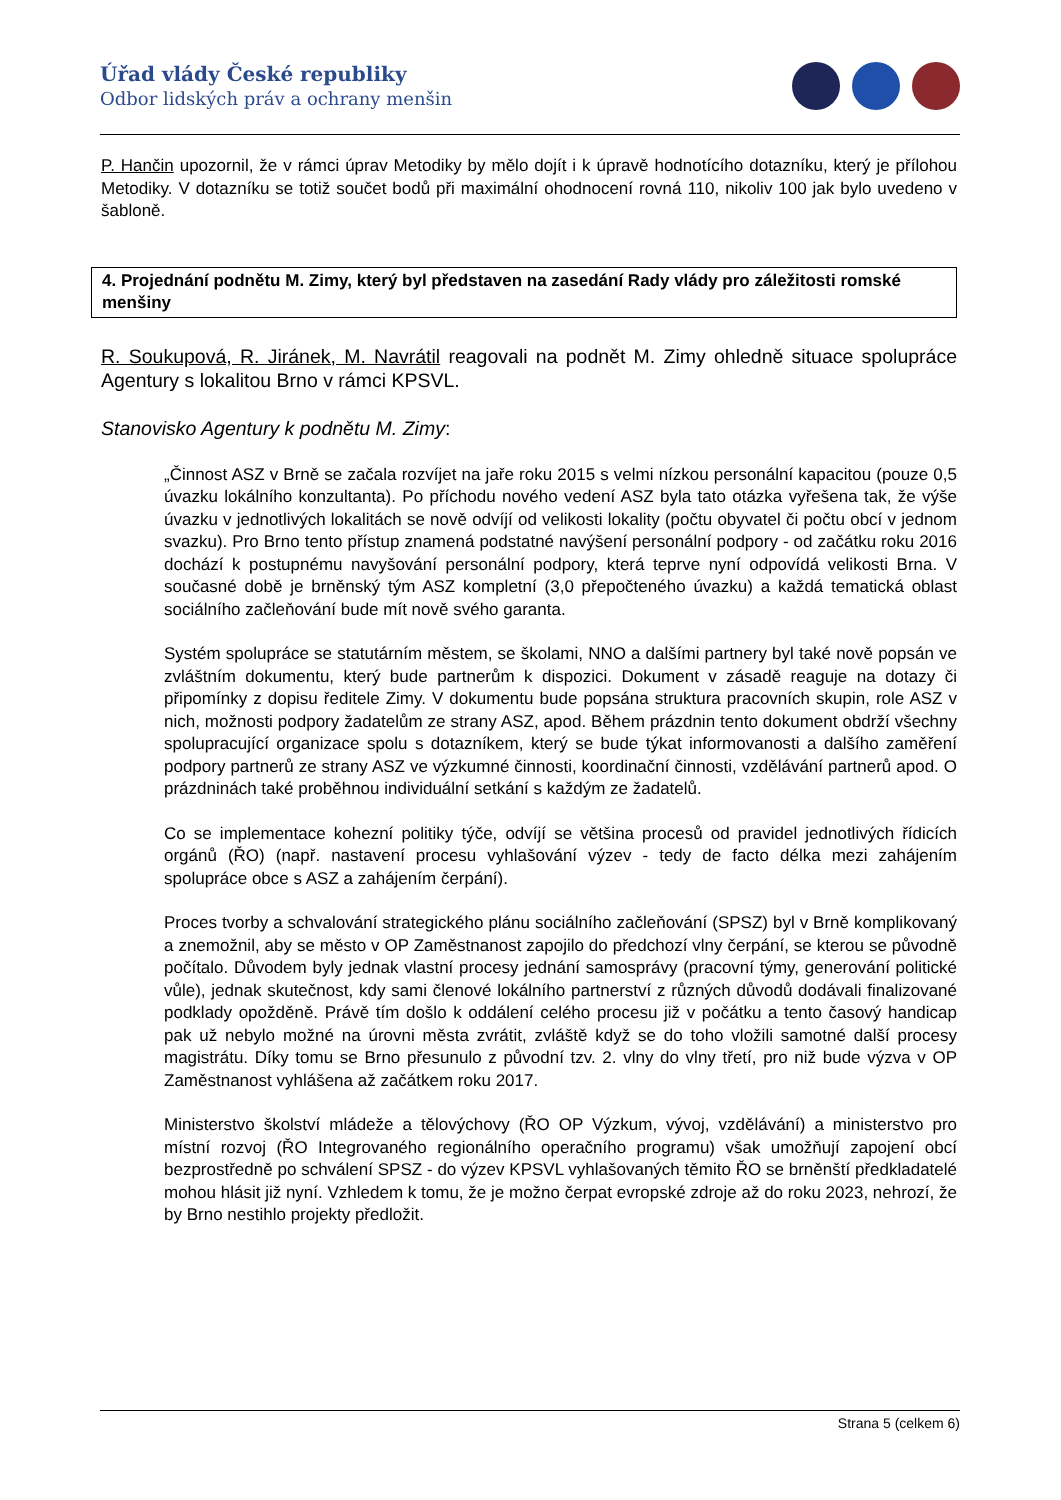Úřad vlády České republiky
Odbor lidských práv a ochrany menšin
P. Hančin upozornil, že v rámci úprav Metodiky by mělo dojít i k úpravě hodnotícího dotazníku, který je přílohou Metodiky. V dotazníku se totiž součet bodů při maximální ohodnocení rovná 110, nikoliv 100 jak bylo uvedeno v šabloně.
4. Projednání podnětu M. Zimy, který byl představen na zasedání Rady vlády pro záležitosti romské menšiny
R. Soukupová, R. Jiránek, M. Navrátil reagovali na podnět M. Zimy ohledně situace spolupráce Agentury s lokalitou Brno v rámci KPSVL.
Stanovisko Agentury k podnětu M. Zimy:
„Činnost ASZ v Brně se začala rozvíjet na jaře roku 2015 s velmi nízkou personální kapacitou (pouze 0,5 úvazku lokálního konzultanta). Po příchodu nového vedení ASZ byla tato otázka vyřešena tak, že výše úvazku v jednotlivých lokalitách se nově odvíjí od velikosti lokality (počtu obyvatel či počtu obcí v jednom svazku). Pro Brno tento přístup znamená podstatné navýšení personální podpory - od začátku roku 2016 dochází k postupnému navyšování personální podpory, která teprve nyní odpovídá velikosti Brna. V současné době je brněnský tým ASZ kompletní (3,0 přepočteného úvazku) a každá tematická oblast sociálního začleňování bude mít nově svého garanta.
Systém spolupráce se statutárním městem, se školami, NNO a dalšími partnery byl také nově popsán ve zvláštním dokumentu, který bude partnerům k dispozici. Dokument v zásadě reaguje na dotazy či připomínky z dopisu ředitele Zimy. V dokumentu bude popsána struktura pracovních skupin, role ASZ v nich, možnosti podpory žadatelům ze strany ASZ, apod. Během prázdnin tento dokument obdrží všechny spolupracující organizace spolu s dotazníkem, který se bude týkat informovanosti a dalšího zaměření podpory partnerů ze strany ASZ ve výzkumné činnosti, koordinační činnosti, vzdělávání partnerů apod. O prázdninách také proběhnou individuální setkání s každým ze žadatelů.
Co se implementace kohezní politiky týče, odvíjí se většina procesů od pravidel jednotlivých řídicích orgánů (ŘO) (např. nastavení procesu vyhlašování výzev - tedy de facto délka mezi zahájením spolupráce obce s ASZ a zahájením čerpání).
Proces tvorby a schvalování strategického plánu sociálního začleňování (SPSZ) byl v Brně komplikovaný a znemožnil, aby se město v OP Zaměstnanost zapojilo do předchozí vlny čerpání, se kterou se původně počítalo. Důvodem byly jednak vlastní procesy jednání samosprávy (pracovní týmy, generování politické vůle), jednak skutečnost, kdy sami členové lokálního partnerství z různých důvodů dodávali finalizované podklady opožděně. Právě tím došlo k oddálení celého procesu již v počátku a tento časový handicap pak už nebylo možné na úrovni města zvrátit, zvláště když se do toho vložili samotné další procesy magistrátu. Díky tomu se Brno přesunulo z původní tzv. 2. vlny do vlny třetí, pro niž bude výzva v OP Zaměstnanost vyhlášena až začátkem roku 2017.
Ministerstvo školství mládeže a tělovýchovy (ŘO OP Výzkum, vývoj, vzdělávání) a ministerstvo pro místní rozvoj (ŘO Integrovaného regionálního operačního programu) však umožňují zapojení obcí bezprostředně po schválení SPSZ - do výzev KPSVL vyhlašovaných těmito ŘO se brněnští předkladatelé mohou hlásit již nyní. Vzhledem k tomu, že je možno čerpat evropské zdroje až do roku 2023, nehrozí, že by Brno nestihlo projekty předložit.
Strana 5 (celkem 6)